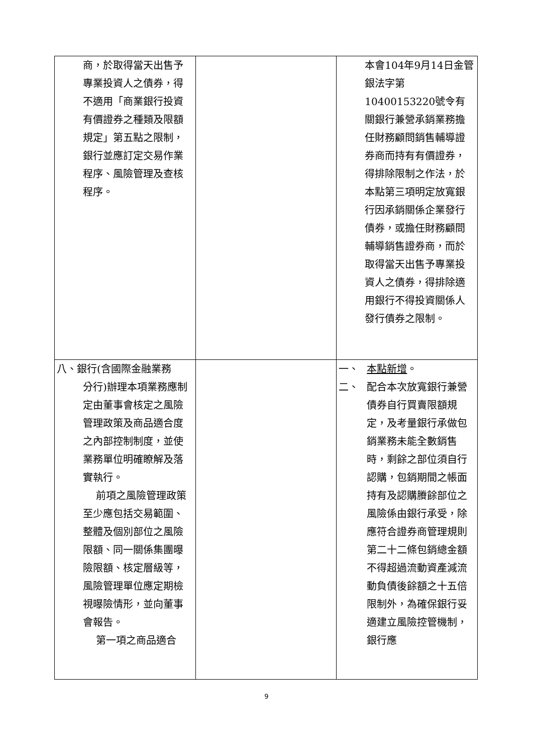| 商，於取得當天出售予專業投資人之債券，得不適用「商業銀行投資有價證券之種類及限額規定」第五點之限制，銀行並應訂定交易作業程序、風險管理及查核程序。 | | 本會104年9月14日金管銀法字第10400153220號令有關銀行兼營承銷業務擔任財務顧問銷售輔導證券商而持有有價證券，得排除限制之作法，於本點第三項明定放寬銀行因承銷關係企業發行債券，或擔任財務顧問輔導銷售證券商，而於取得當天出售予專業投資人之債券，得排除適用銀行不得投資關係人發行債券之限制。 |
| 八、銀行(含國際金融業務 分行)辦理本項業務應制定由董事會核定之風險管理政策及商品適合度之內部控制制度，並使業務單位明確瞭解及落實執行。 前項之風險管理政策至少應包括交易範圍、整體及個別部位之風險限額、同一關係集團曝險限額、核定層級等，風險管理單位應定期檢視曝險情形，並向董事會報告。 第一項之商品適合 | | 一、 本點新增 。 二、 配合本次放寬銀行兼營債券自行買賣限額規定，及考量銀行承做包銷業務未能全數銷售時，剩餘之部位須自行認購，包銷期間之帳面持有及認購賸餘部位之風險係由銀行承受，除應符合證券商管理規則第二十二條包銷總金額不得超過流動資產減流動負債後餘額之十五倍限制外，為確保銀行妥適建立風險控管機制，銀行應 |
9